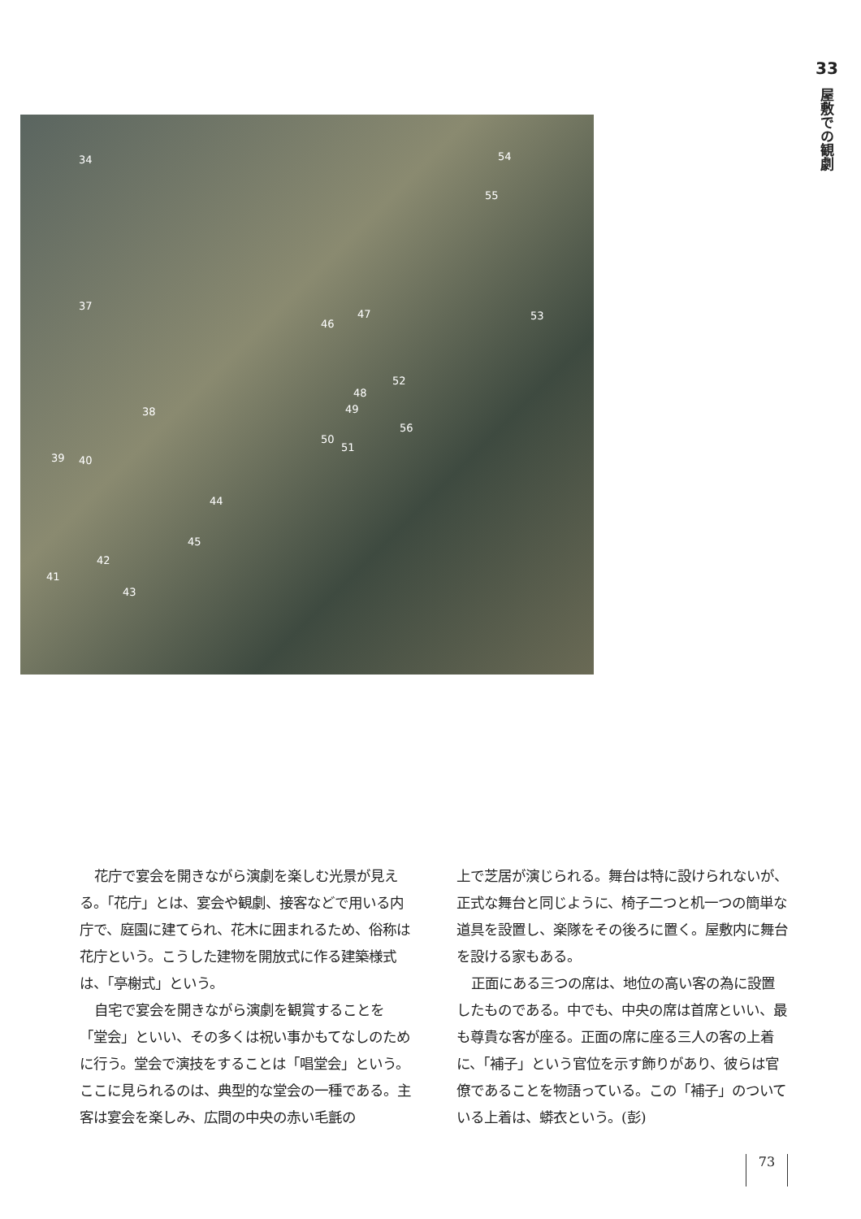33
屋敷での観劇
34 54
55
37
46
47 53
52
48
49 38
56
50
51
39 40
44
45
42
41
43
花庁で宴会を開きながら演劇を楽しむ光景が見える。「花庁」とは、宴会や観劇、接客などで用いる内庁で、庭園に建てられ、花木に囲まれるため、俗称は花庁という。こうした建物を開放式に作る建築様式は、「亭榭式」という。
自宅で宴会を開きながら演劇を観賞することを「堂会」といい、その多くは祝い事かもてなしのために行う。堂会で演技をすることは「唱堂会」という。ここに見られるのは、典型的な堂会の一種である。主客は宴会を楽しみ、広間の中央の赤い毛氈の
上で芝居が演じられる。舞台は特に設けられないが、正式な舞台と同じように、椅子二つと机一つの簡単な道具を設置し、楽隊をその後ろに置く。屋敷内に舞台を設ける家もある。
正面にある三つの席は、地位の高い客の為に設置したものである。中でも、中央の席は首席といい、最も尊貴な客が座る。正面の席に座る三人の客の上着に、「補子」という官位を示す飾りがあり、彼らは官僚であることを物語っている。この「補子」のついている上着は、蟒衣という。(彭)
73